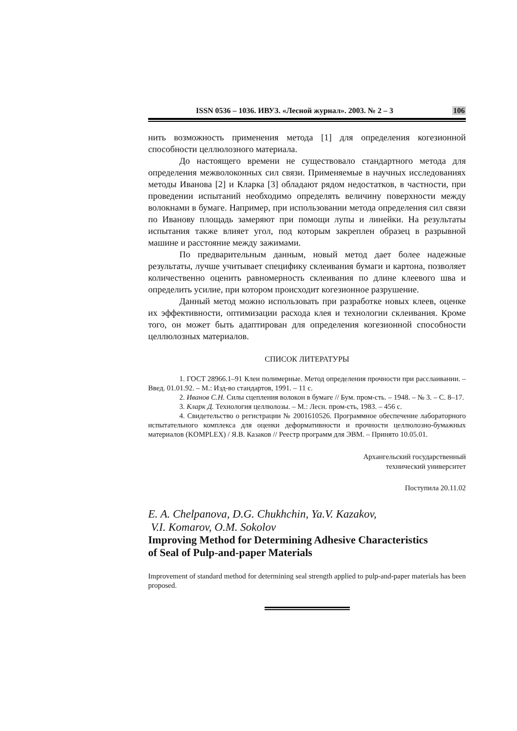ISSN 0536 – 1036. ИВУЗ. «Лесной журнал». 2003. № 2 – 3 106
нить возможность применения метода [1] для определения когезионной способности целлюлозного материала.
До настоящего времени не существовало стандартного метода для определения межволоконных сил связи. Применяемые в научных исследованиях методы Иванова [2] и Кларка [3] обладают рядом недостатков, в частности, при проведении испытаний необходимо определять величину поверхности между волокнами в бумаге. Например, при использовании метода определения сил связи по Иванову площадь замеряют при помощи лупы и линейки. На результаты испытания также влияет угол, под которым закреплен образец в разрывной машине и расстояние между зажимами.
По предварительным данным, новый метод дает более надежные результаты, лучше учитывает специфику склеивания бумаги и картона, позволяет количественно оценить равномерность склеивания по длине клеевого шва и определить усилие, при котором происходит когезионное разрушение.
Данный метод можно использовать при разработке новых клеев, оценке их эффективности, оптимизации расхода клея и технологии склеивания. Кроме того, он может быть адаптирован для определения когезионной способности целлюлозных материалов.
СПИСОК ЛИТЕРАТУРЫ
1. ГОСТ 28966.1–91 Клеи полимерные. Метод определения прочности при расслаивании. – Введ. 01.01.92. – М.: Изд-во стандартов, 1991. – 11 с.
2. Иванов С.Н. Силы сцепления волокон в бумаге // Бум. пром-сть. – 1948. – № 3. – С. 8–17.
3. Кларк Д. Технология целлюлозы. – М.: Лесн. пром-сть, 1983. – 456 с.
4. Свидетельство о регистрации № 2001610526. Программное обеспечение лабораторного испытательного комплекса для оценки деформативности и прочности целлюлозно-бумажных материалов (KOMPLEX) / Я.В. Казаков // Реестр программ для ЭВМ. – Принято 10.05.01.
Архангельский государственный
технический университет
Поступила 20.11.02
E. A. Chelpanova, D.G. Chukhchin, Ya.V. Kazakov,
V.I. Komarov, O.M. Sokolov
Improving Method for Determining Adhesive Characteristics
of Seal of Pulp-and-paper Materials
Improvement of standard method for determining seal strength applied to pulp-and-paper materials has been proposed.